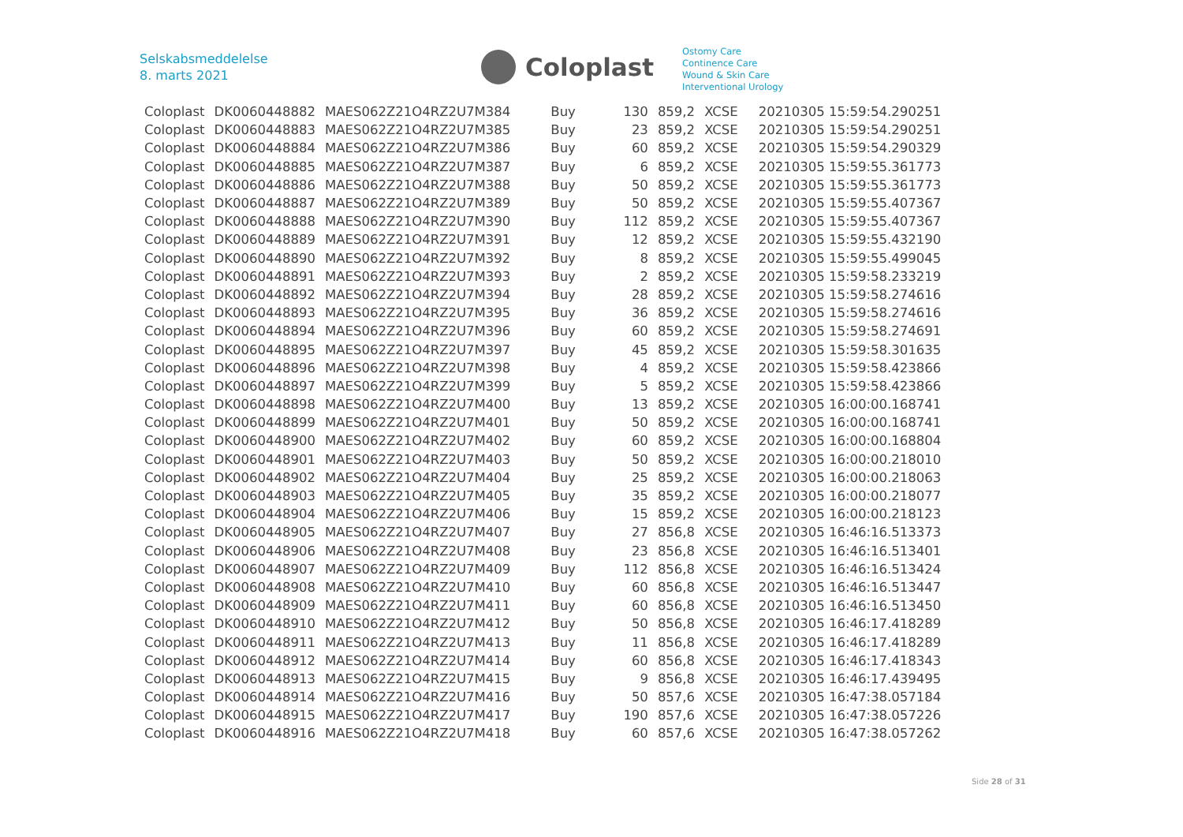Selskabsmeddelelse
8. marts 2021
Coloplast
Ostomy Care
Continence Care
Wound & Skin Care
Interventional Urology
| Coloplast | DK0060448882 | MAES062Z21O4RZ2U7M384 | Buy | 130 | 859,2 | XCSE | 20210305 15:59:54.290251 |
| Coloplast | DK0060448883 | MAES062Z21O4RZ2U7M385 | Buy | 23 | 859,2 | XCSE | 20210305 15:59:54.290251 |
| Coloplast | DK0060448884 | MAES062Z21O4RZ2U7M386 | Buy | 60 | 859,2 | XCSE | 20210305 15:59:54.290329 |
| Coloplast | DK0060448885 | MAES062Z21O4RZ2U7M387 | Buy | 6 | 859,2 | XCSE | 20210305 15:59:55.361773 |
| Coloplast | DK0060448886 | MAES062Z21O4RZ2U7M388 | Buy | 50 | 859,2 | XCSE | 20210305 15:59:55.361773 |
| Coloplast | DK0060448887 | MAES062Z21O4RZ2U7M389 | Buy | 50 | 859,2 | XCSE | 20210305 15:59:55.407367 |
| Coloplast | DK0060448888 | MAES062Z21O4RZ2U7M390 | Buy | 112 | 859,2 | XCSE | 20210305 15:59:55.407367 |
| Coloplast | DK0060448889 | MAES062Z21O4RZ2U7M391 | Buy | 12 | 859,2 | XCSE | 20210305 15:59:55.432190 |
| Coloplast | DK0060448890 | MAES062Z21O4RZ2U7M392 | Buy | 8 | 859,2 | XCSE | 20210305 15:59:55.499045 |
| Coloplast | DK0060448891 | MAES062Z21O4RZ2U7M393 | Buy | 2 | 859,2 | XCSE | 20210305 15:59:58.233219 |
| Coloplast | DK0060448892 | MAES062Z21O4RZ2U7M394 | Buy | 28 | 859,2 | XCSE | 20210305 15:59:58.274616 |
| Coloplast | DK0060448893 | MAES062Z21O4RZ2U7M395 | Buy | 36 | 859,2 | XCSE | 20210305 15:59:58.274616 |
| Coloplast | DK0060448894 | MAES062Z21O4RZ2U7M396 | Buy | 60 | 859,2 | XCSE | 20210305 15:59:58.274691 |
| Coloplast | DK0060448895 | MAES062Z21O4RZ2U7M397 | Buy | 45 | 859,2 | XCSE | 20210305 15:59:58.301635 |
| Coloplast | DK0060448896 | MAES062Z21O4RZ2U7M398 | Buy | 4 | 859,2 | XCSE | 20210305 15:59:58.423866 |
| Coloplast | DK0060448897 | MAES062Z21O4RZ2U7M399 | Buy | 5 | 859,2 | XCSE | 20210305 15:59:58.423866 |
| Coloplast | DK0060448898 | MAES062Z21O4RZ2U7M400 | Buy | 13 | 859,2 | XCSE | 20210305 16:00:00.168741 |
| Coloplast | DK0060448899 | MAES062Z21O4RZ2U7M401 | Buy | 50 | 859,2 | XCSE | 20210305 16:00:00.168741 |
| Coloplast | DK0060448900 | MAES062Z21O4RZ2U7M402 | Buy | 60 | 859,2 | XCSE | 20210305 16:00:00.168804 |
| Coloplast | DK0060448901 | MAES062Z21O4RZ2U7M403 | Buy | 50 | 859,2 | XCSE | 20210305 16:00:00.218010 |
| Coloplast | DK0060448902 | MAES062Z21O4RZ2U7M404 | Buy | 25 | 859,2 | XCSE | 20210305 16:00:00.218063 |
| Coloplast | DK0060448903 | MAES062Z21O4RZ2U7M405 | Buy | 35 | 859,2 | XCSE | 20210305 16:00:00.218077 |
| Coloplast | DK0060448904 | MAES062Z21O4RZ2U7M406 | Buy | 15 | 859,2 | XCSE | 20210305 16:00:00.218123 |
| Coloplast | DK0060448905 | MAES062Z21O4RZ2U7M407 | Buy | 27 | 856,8 | XCSE | 20210305 16:46:16.513373 |
| Coloplast | DK0060448906 | MAES062Z21O4RZ2U7M408 | Buy | 23 | 856,8 | XCSE | 20210305 16:46:16.513401 |
| Coloplast | DK0060448907 | MAES062Z21O4RZ2U7M409 | Buy | 112 | 856,8 | XCSE | 20210305 16:46:16.513424 |
| Coloplast | DK0060448908 | MAES062Z21O4RZ2U7M410 | Buy | 60 | 856,8 | XCSE | 20210305 16:46:16.513447 |
| Coloplast | DK0060448909 | MAES062Z21O4RZ2U7M411 | Buy | 60 | 856,8 | XCSE | 20210305 16:46:16.513450 |
| Coloplast | DK0060448910 | MAES062Z21O4RZ2U7M412 | Buy | 50 | 856,8 | XCSE | 20210305 16:46:17.418289 |
| Coloplast | DK0060448911 | MAES062Z21O4RZ2U7M413 | Buy | 11 | 856,8 | XCSE | 20210305 16:46:17.418289 |
| Coloplast | DK0060448912 | MAES062Z21O4RZ2U7M414 | Buy | 60 | 856,8 | XCSE | 20210305 16:46:17.418343 |
| Coloplast | DK0060448913 | MAES062Z21O4RZ2U7M415 | Buy | 9 | 856,8 | XCSE | 20210305 16:46:17.439495 |
| Coloplast | DK0060448914 | MAES062Z21O4RZ2U7M416 | Buy | 50 | 857,6 | XCSE | 20210305 16:47:38.057184 |
| Coloplast | DK0060448915 | MAES062Z21O4RZ2U7M417 | Buy | 190 | 857,6 | XCSE | 20210305 16:47:38.057226 |
| Coloplast | DK0060448916 | MAES062Z21O4RZ2U7M418 | Buy | 60 | 857,6 | XCSE | 20210305 16:47:38.057262 |
Side 28 of 31